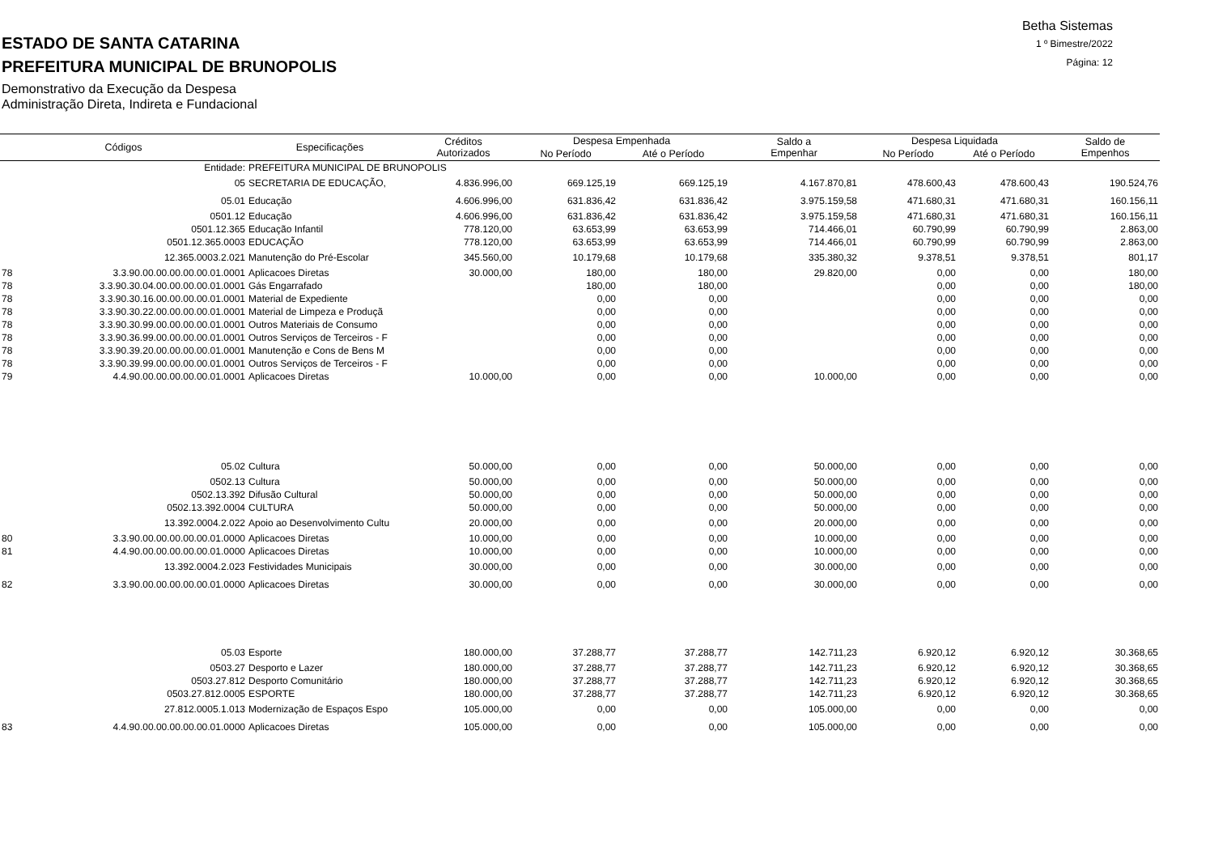ESTADO DE SANTA CATARINA
PREFEITURA MUNICIPAL DE BRUNOPOLIS
Demonstrativo da Execução da Despesa
Administração Direta, Indireta e Fundacional
Betha Sistemas
1 º Bimestre/2022
Página: 12
| Códigos | | Especificações | Créditos Autorizados | Despesa Empenhada | | Saldo a Empenhar | Despesa Liquidada | | Saldo de Empenhos |
| --- | --- | --- | --- | --- | --- | --- | --- | --- | --- |
| | | | | No Período | Até o Período | | No Período | Até o Período | |
| | Entidade: | PREFEITURA MUNICIPAL DE BRUNOPOLIS | | | | | | | |
| | 05 | SECRETARIA DE EDUCAÇÃO, | 4.836.996,00 | 669.125,19 | 669.125,19 | 4.167.870,81 | 478.600,43 | 478.600,43 | 190.524,76 |
| | 05.01 | Educação | 4.606.996,00 | 631.836,42 | 631.836,42 | 3.975.159,58 | 471.680,31 | 471.680,31 | 160.156,11 |
| | 0501.12 | Educação | 4.606.996,00 | 631.836,42 | 631.836,42 | 3.975.159,58 | 471.680,31 | 471.680,31 | 160.156,11 |
| | 0501.12.365 | Educação Infantil | 778.120,00 | 63.653,99 | 63.653,99 | 714.466,01 | 60.790,99 | 60.790,99 | 2.863,00 |
| | 0501.12.365.0003 | EDUCAÇÃO | 778.120,00 | 63.653,99 | 63.653,99 | 714.466,01 | 60.790,99 | 60.790,99 | 2.863,00 |
| | 12.365.0003.2.021 | Manutenção do Pré-Escolar | 345.560,00 | 10.179,68 | 10.179,68 | 335.380,32 | 9.378,51 | 9.378,51 | 801,17 |
| 78 | 3.3.90.00.00.00.00.00.01.0001 | Aplicacoes Diretas | 30.000,00 | 180,00 | 180,00 | 29.820,00 | 0,00 | 0,00 | 180,00 |
| 78 | 3.3.90.30.04.00.00.00.00.01.0001 | Gás Engarrafado | | 180,00 | 180,00 | | 0,00 | 0,00 | 180,00 |
| 78 | 3.3.90.30.16.00.00.00.00.01.0001 | Material de Expediente | | 0,00 | 0,00 | | 0,00 | 0,00 | 0,00 |
| 78 | 3.3.90.30.22.00.00.00.00.01.0001 | Material de Limpeza e Produçã | | 0,00 | 0,00 | | 0,00 | 0,00 | 0,00 |
| 78 | 3.3.90.30.99.00.00.00.00.01.0001 | Outros Materiais de Consumo | | 0,00 | 0,00 | | 0,00 | 0,00 | 0,00 |
| 78 | 3.3.90.36.99.00.00.00.00.01.0001 | Outros Serviços de Terceiros - F | | 0,00 | 0,00 | | 0,00 | 0,00 | 0,00 |
| 78 | 3.3.90.39.20.00.00.00.00.01.0001 | Manutenção e Cons de Bens M | | 0,00 | 0,00 | | 0,00 | 0,00 | 0,00 |
| 78 | 3.3.90.39.99.00.00.00.00.01.0001 | Outros Serviços de Terceiros - F | | 0,00 | 0,00 | | 0,00 | 0,00 | 0,00 |
| 79 | 4.4.90.00.00.00.00.00.01.0001 | Aplicacoes Diretas | 10.000,00 | 0,00 | 0,00 | 10.000,00 | 0,00 | 0,00 | 0,00 |
| | 05.02 | Cultura | 50.000,00 | 0,00 | 0,00 | 50.000,00 | 0,00 | 0,00 | 0,00 |
| | 0502.13 | Cultura | 50.000,00 | 0,00 | 0,00 | 50.000,00 | 0,00 | 0,00 | 0,00 |
| | 0502.13.392 | Difusão Cultural | 50.000,00 | 0,00 | 0,00 | 50.000,00 | 0,00 | 0,00 | 0,00 |
| | 0502.13.392.0004 | CULTURA | 50.000,00 | 0,00 | 0,00 | 50.000,00 | 0,00 | 0,00 | 0,00 |
| | 13.392.0004.2.022 | Apoio ao Desenvolvimento Cultu | 20.000,00 | 0,00 | 0,00 | 20.000,00 | 0,00 | 0,00 | 0,00 |
| 80 | 3.3.90.00.00.00.00.00.01.0000 | Aplicacoes Diretas | 10.000,00 | 0,00 | 0,00 | 10.000,00 | 0,00 | 0,00 | 0,00 |
| 81 | 4.4.90.00.00.00.00.00.01.0000 | Aplicacoes Diretas | 10.000,00 | 0,00 | 0,00 | 10.000,00 | 0,00 | 0,00 | 0,00 |
| | 13.392.0004.2.023 | Festividades Municipais | 30.000,00 | 0,00 | 0,00 | 30.000,00 | 0,00 | 0,00 | 0,00 |
| 82 | 3.3.90.00.00.00.00.00.01.0000 | Aplicacoes Diretas | 30.000,00 | 0,00 | 0,00 | 30.000,00 | 0,00 | 0,00 | 0,00 |
| | 05.03 | Esporte | 180.000,00 | 37.288,77 | 37.288,77 | 142.711,23 | 6.920,12 | 6.920,12 | 30.368,65 |
| | 0503.27 | Desporto e Lazer | 180.000,00 | 37.288,77 | 37.288,77 | 142.711,23 | 6.920,12 | 6.920,12 | 30.368,65 |
| | 0503.27.812 | Desporto Comunitário | 180.000,00 | 37.288,77 | 37.288,77 | 142.711,23 | 6.920,12 | 6.920,12 | 30.368,65 |
| | 0503.27.812.0005 | ESPORTE | 180.000,00 | 37.288,77 | 37.288,77 | 142.711,23 | 6.920,12 | 6.920,12 | 30.368,65 |
| | 27.812.0005.1.013 | Modernização de Espaços Espo | 105.000,00 | 0,00 | 0,00 | 105.000,00 | 0,00 | 0,00 | 0,00 |
| 83 | 4.4.90.00.00.00.00.00.01.0000 | Aplicacoes Diretas | 105.000,00 | 0,00 | 0,00 | 105.000,00 | 0,00 | 0,00 | 0,00 |